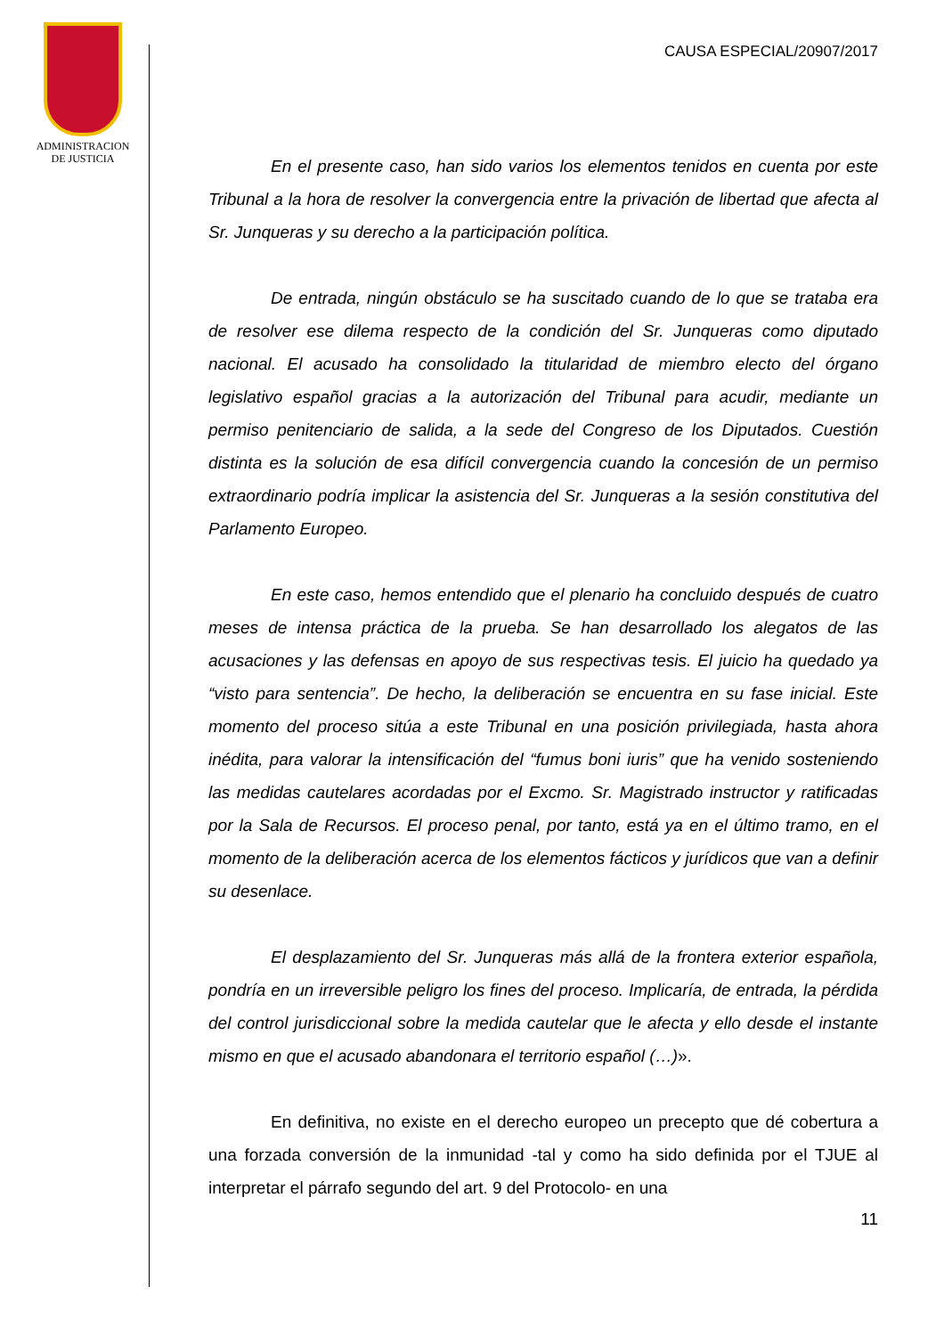ADMINISTRACION
DE JUSTICIA
CAUSA ESPECIAL/20907/2017
En el presente caso, han sido varios los elementos tenidos en cuenta por este Tribunal a la hora de resolver la convergencia entre la privación de libertad que afecta al Sr. Junqueras y su derecho a la participación política.
De entrada, ningún obstáculo se ha suscitado cuando de lo que se trataba era de resolver ese dilema respecto de la condición del Sr. Junqueras como diputado nacional. El acusado ha consolidado la titularidad de miembro electo del órgano legislativo español gracias a la autorización del Tribunal para acudir, mediante un permiso penitenciario de salida, a la sede del Congreso de los Diputados. Cuestión distinta es la solución de esa difícil convergencia cuando la concesión de un permiso extraordinario podría implicar la asistencia del Sr. Junqueras a la sesión constitutiva del Parlamento Europeo.
En este caso, hemos entendido que el plenario ha concluido después de cuatro meses de intensa práctica de la prueba. Se han desarrollado los alegatos de las acusaciones y las defensas en apoyo de sus respectivas tesis. El juicio ha quedado ya “visto para sentencia”. De hecho, la deliberación se encuentra en su fase inicial. Este momento del proceso sitúa a este Tribunal en una posición privilegiada, hasta ahora inédita, para valorar la intensificación del “fumus boni iuris” que ha venido sosteniendo las medidas cautelares acordadas por el Excmo. Sr. Magistrado instructor y ratificadas por la Sala de Recursos. El proceso penal, por tanto, está ya en el último tramo, en el momento de la deliberación acerca de los elementos fácticos y jurídicos que van a definir su desenlace.
El desplazamiento del Sr. Junqueras más allá de la frontera exterior española, pondría en un irreversible peligro los fines del proceso. Implicaría, de entrada, la pérdida del control jurisdiccional sobre la medida cautelar que le afecta y ello desde el instante mismo en que el acusado abandonara el territorio español (…)».
En definitiva, no existe en el derecho europeo un precepto que dé cobertura a una forzada conversión de la inmunidad -tal y como ha sido definida por el TJUE al interpretar el párrafo segundo del art. 9 del Protocolo- en una
11